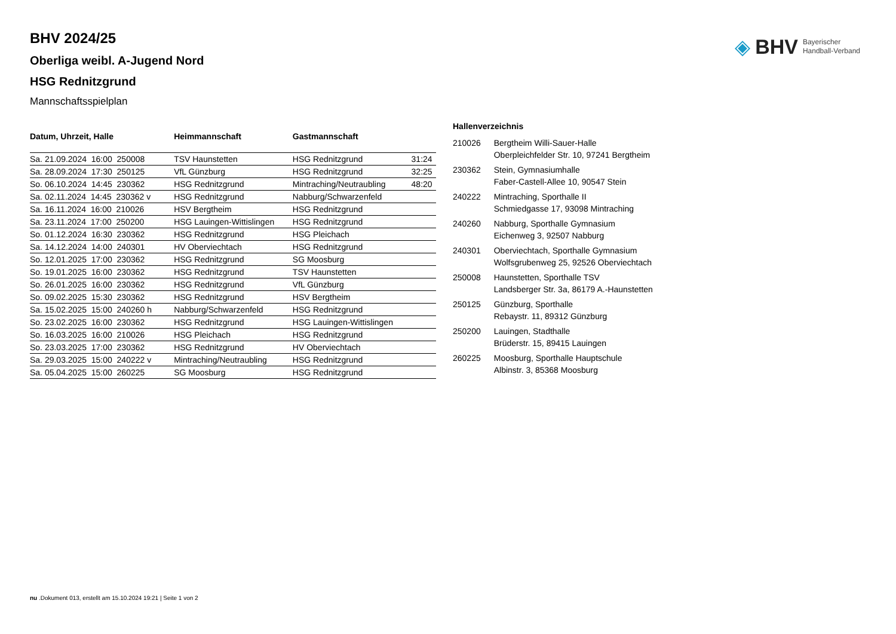◈ BHV Bayerischer
Handball-Verband
BHV 2024/25
Oberliga weibl. A-Jugend Nord
HSG Rednitzgrund
Mannschaftsspielplan
| Datum, Uhrzeit, Halle | Heimmannschaft | Gastmannschaft | |
| --- | --- | --- | --- |
| Sa. 21.09.2024 16:00 250008 | TSV Haunstetten | HSG Rednitzgrund | 31:24 |
| Sa. 28.09.2024 17:30 250125 | VfL Günzburg | HSG Rednitzgrund | 32:25 |
| So. 06.10.2024 14:45 230362 | HSG Rednitzgrund | Mintraching/Neutraubling | 48:20 |
| Sa. 02.11.2024 14:45 230362 v | HSG Rednitzgrund | Nabburg/Schwarzenfeld | |
| Sa. 16.11.2024 16:00 210026 | HSV Bergtheim | HSG Rednitzgrund | |
| Sa. 23.11.2024 17:00 250200 | HSG Lauingen-Wittislingen | HSG Rednitzgrund | |
| So. 01.12.2024 16:30 230362 | HSG Rednitzgrund | HSG Pleichach | |
| Sa. 14.12.2024 14:00 240301 | HV Oberviechtach | HSG Rednitzgrund | |
| So. 12.01.2025 17:00 230362 | HSG Rednitzgrund | SG Moosburg | |
| So. 19.01.2025 16:00 230362 | HSG Rednitzgrund | TSV Haunstetten | |
| So. 26.01.2025 16:00 230362 | HSG Rednitzgrund | VfL Günzburg | |
| So. 09.02.2025 15:30 230362 | HSG Rednitzgrund | HSV Bergtheim | |
| Sa. 15.02.2025 15:00 240260 h | Nabburg/Schwarzenfeld | HSG Rednitzgrund | |
| So. 23.02.2025 16:00 230362 | HSG Rednitzgrund | HSG Lauingen-Wittislingen | |
| So. 16.03.2025 16:00 210026 | HSG Pleichach | HSG Rednitzgrund | |
| So. 23.03.2025 17:00 230362 | HSG Rednitzgrund | HV Oberviechtach | |
| Sa. 29.03.2025 15:00 240222 v | Mintraching/Neutraubling | HSG Rednitzgrund | |
| Sa. 05.04.2025 15:00 260225 | SG Moosburg | HSG Rednitzgrund | |
Hallenverzeichnis
| 210026 | Bergtheim Willi-Sauer-Halle Oberpleichfelder Str. 10, 97241 Bergtheim |
| 230362 | Stein, Gymnasiumhalle Faber-Castell-Allee 10, 90547 Stein |
| 240222 | Mintraching, Sporthalle II Schmiedgasse 17, 93098 Mintraching |
| 240260 | Nabburg, Sporthalle Gymnasium Eichenweg 3, 92507 Nabburg |
| 240301 | Oberviechtach, Sporthalle Gymnasium Wolfsgrubenweg 25, 92526 Oberviechtach |
| 250008 | Haunstetten, Sporthalle TSV Landsberger Str. 3a, 86179 A.-Haunstetten |
| 250125 | Günzburg, Sporthalle Rebaystr. 11, 89312 Günzburg |
| 250200 | Lauingen, Stadthalle Brüderstr. 15, 89415 Lauingen |
| 260225 | Moosburg, Sporthalle Hauptschule Albinstr. 3, 85368 Moosburg |
nu .Dokument 013, erstellt am 15.10.2024 19:21 | Seite 1 von 2